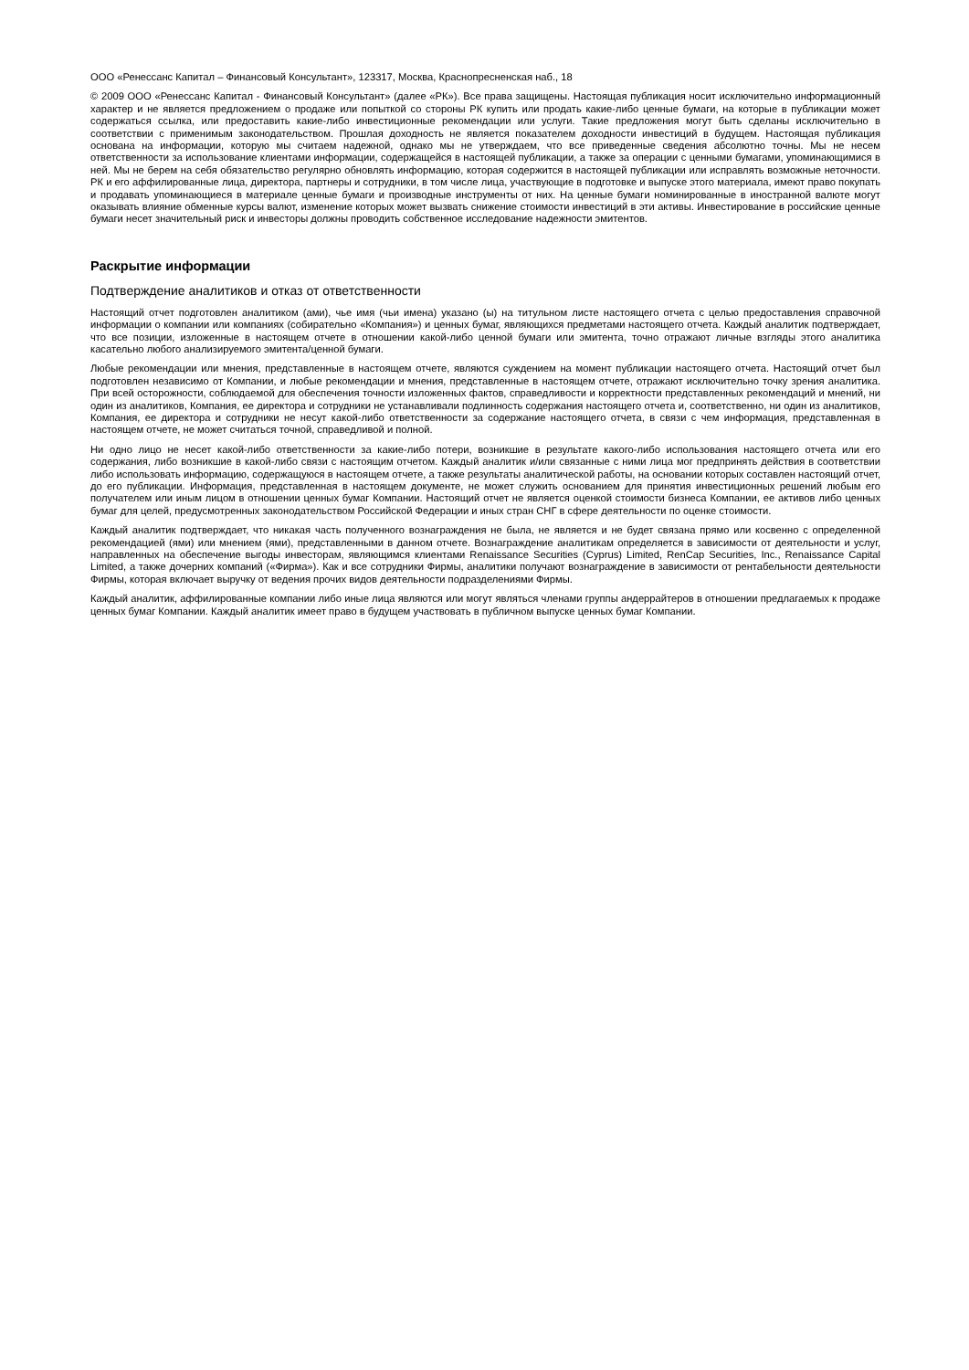ООО «Ренессанс Капитал – Финансовый Консультант», 123317, Москва, Краснопресненская наб., 18
© 2009 ООО «Ренессанс Капитал - Финансовый Консультант» (далее «РК»). Все права защищены. Настоящая публикация носит исключительно информационный характер и не является предложением о продаже или попыткой со стороны РК купить или продать какие-либо ценные бумаги, на которые в публикации может содержаться ссылка, или предоставить какие-либо инвестиционные рекомендации или услуги. Такие предложения могут быть сделаны исключительно в соответствии с применимым законодательством. Прошлая доходность не является показателем доходности инвестиций в будущем. Настоящая публикация основана на информации, которую мы считаем надежной, однако мы не утверждаем, что все приведенные сведения абсолютно точны. Мы не несем ответственности за использование клиентами информации, содержащейся в настоящей публикации, а также за операции с ценными бумагами, упоминающимися в ней. Мы не берем на себя обязательство регулярно обновлять информацию, которая содержится в настоящей публикации или исправлять возможные неточности. РК и его аффилированные лица, директора, партнеры и сотрудники, в том числе лица, участвующие в подготовке и выпуске этого материала, имеют право покупать и продавать упоминающиеся в материале ценные бумаги и производные инструменты от них. На ценные бумаги номинированные в иностранной валюте могут оказывать влияние обменные курсы валют, изменение которых может вызвать снижение стоимости инвестиций в эти активы. Инвестирование в российские ценные бумаги несет значительный риск и инвесторы должны проводить собственное исследование надежности эмитентов.
Раскрытие информации
Подтверждение аналитиков и отказ от ответственности
Настоящий отчет подготовлен аналитиком (ами), чье имя (чьи имена) указано (ы) на титульном листе настоящего отчета с целью предоставления справочной информации о компании или компаниях (собирательно «Компания») и ценных бумаг, являющихся предметами настоящего отчета. Каждый аналитик подтверждает, что все позиции, изложенные в настоящем отчете в отношении какой-либо ценной бумаги или эмитента, точно отражают личные взгляды этого аналитика касательно любого анализируемого эмитента/ценной бумаги.
Любые рекомендации или мнения, представленные в настоящем отчете, являются суждением на момент публикации настоящего отчета. Настоящий отчет был подготовлен независимо от Компании, и любые рекомендации и мнения, представленные в настоящем отчете, отражают исключительно точку зрения аналитика. При всей осторожности, соблюдаемой для обеспечения точности изложенных фактов, справедливости и корректности представленных рекомендаций и мнений, ни один из аналитиков, Компания, ее директора и сотрудники не устанавливали подлинность содержания настоящего отчета и, соответственно, ни один из аналитиков, Компания, ее директора и сотрудники не несут какой-либо ответственности за содержание настоящего отчета, в связи с чем информация, представленная в настоящем отчете, не может считаться точной, справедливой и полной.
Ни одно лицо не несет какой-либо ответственности за какие-либо потери, возникшие в результате какого-либо использования настоящего отчета или его содержания, либо возникшие в какой-либо связи с настоящим отчетом. Каждый аналитик и/или связанные с ними лица мог предпринять действия в соответствии либо использовать информацию, содержащуюся в настоящем отчете, а также результаты аналитической работы, на основании которых составлен настоящий отчет, до его публикации. Информация, представленная в настоящем документе, не может служить основанием для принятия инвестиционных решений любым его получателем или иным лицом в отношении ценных бумаг Компании. Настоящий отчет не является оценкой стоимости бизнеса Компании, ее активов либо ценных бумаг для целей, предусмотренных законодательством Российской Федерации и иных стран СНГ в сфере деятельности по оценке стоимости.
Каждый аналитик подтверждает, что никакая часть полученного вознаграждения не была, не является и не будет связана прямо или косвенно с определенной рекомендацией (ями) или мнением (ями), представленными в данном отчете. Вознаграждение аналитикам определяется в зависимости от деятельности и услуг, направленных на обеспечение выгоды инвесторам, являющимся клиентами Renaissance Securities (Cyprus) Limited, RenCap Securities, Inc., Renaissance Capital Limited, а также дочерних компаний («Фирма»). Как и все сотрудники Фирмы, аналитики получают вознаграждение в зависимости от рентабельности деятельности Фирмы, которая включает выручку от ведения прочих видов деятельности подразделениями Фирмы.
Каждый аналитик, аффилированные компании либо иные лица являются или могут являться членами группы андеррайтеров в отношении предлагаемых к продаже ценных бумаг Компании. Каждый аналитик имеет право в будущем участвовать в публичном выпуске ценных бумаг Компании.